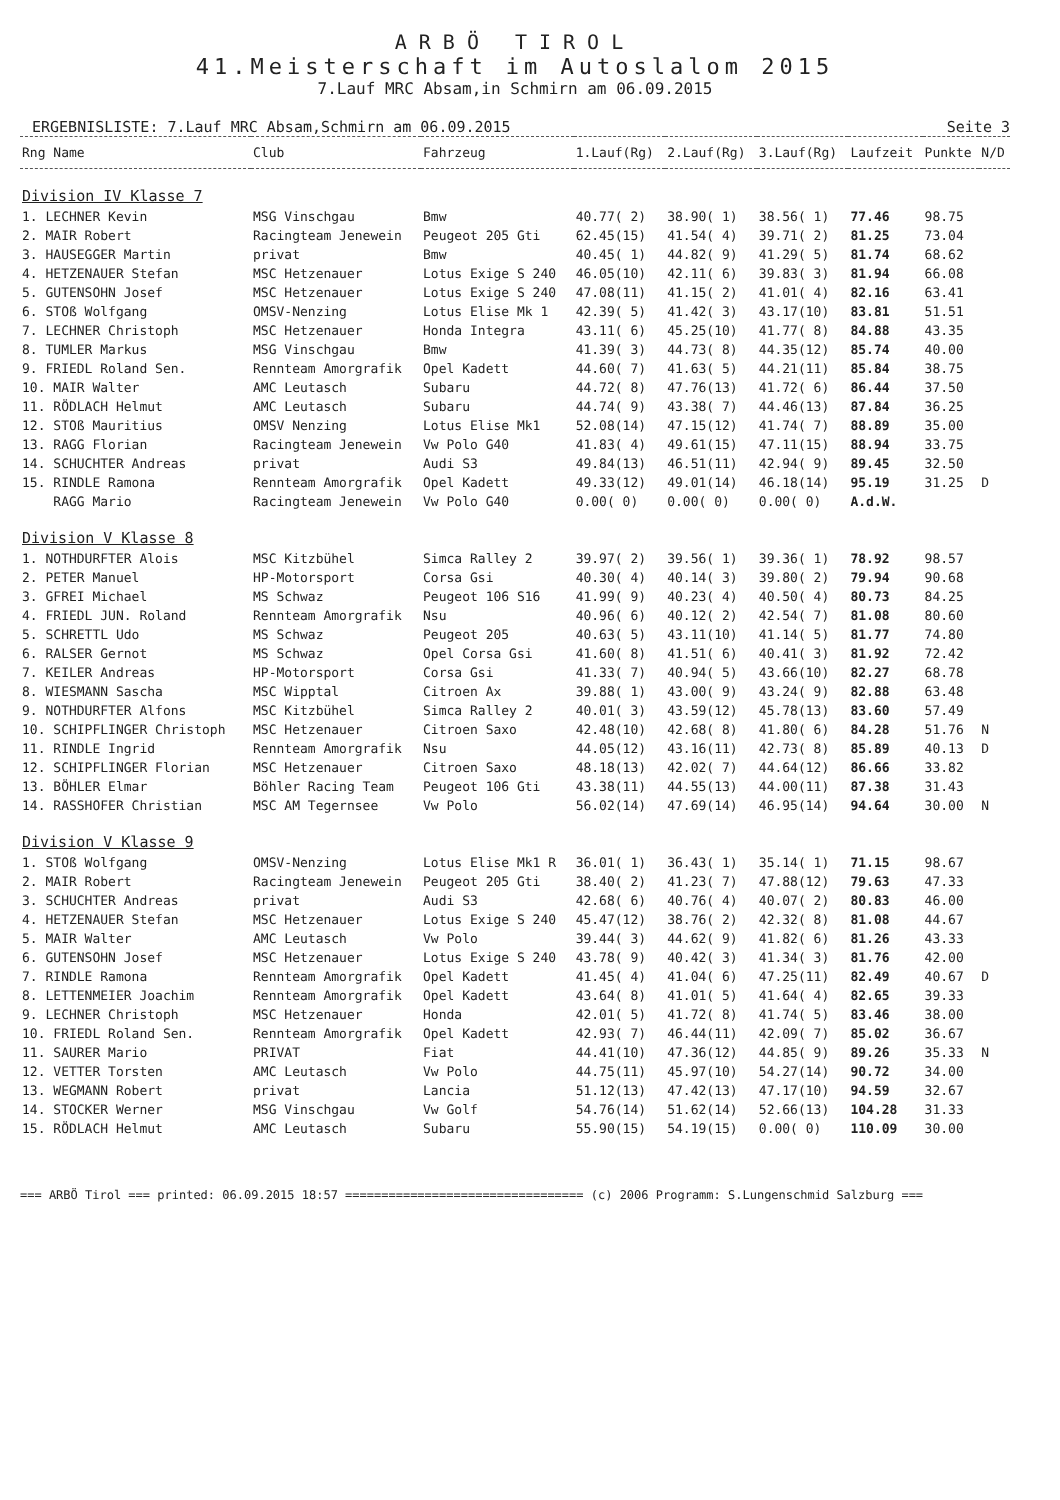ARBÖ TIROL
41.Meisterschaft im Autoslalom 2015
7.Lauf MRC Absam,in Schmirn am 06.09.2015
ERGEBNISLISTE: 7.Lauf MRC Absam,Schmirn am 06.09.2015 Seite 3
| Rng Name | Club | Fahrzeug | 1.Lauf(Rg) | 2.Lauf(Rg) | 3.Lauf(Rg) | Laufzeit | Punkte | N/D |
| --- | --- | --- | --- | --- | --- | --- | --- | --- |
| Division IV Klasse 7 | | | | | | | | |
| 1. LECHNER Kevin | MSG Vinschgau | Bmw | 40.77( 2) | 38.90( 1) | 38.56( 1) | 77.46 | 98.75 | |
| 2. MAIR Robert | Racingteam Jenewein | Peugeot 205 Gti | 62.45(15) | 41.54( 4) | 39.71( 2) | 81.25 | 73.04 | |
| 3. HAUSEGGER Martin | privat | Bmw | 40.45( 1) | 44.82( 9) | 41.29( 5) | 81.74 | 68.62 | |
| 4. HETZENAUER Stefan | MSC Hetzenauer | Lotus Exige S 240 | 46.05(10) | 42.11( 6) | 39.83( 3) | 81.94 | 66.08 | |
| 5. GUTENSOHN Josef | MSC Hetzenauer | Lotus Exige S 240 | 47.08(11) | 41.15( 2) | 41.01( 4) | 82.16 | 63.41 | |
| 6. STOß Wolfgang | OMSV-Nenzing | Lotus Elise Mk 1 | 42.39( 5) | 41.42( 3) | 43.17(10) | 83.81 | 51.51 | |
| 7. LECHNER Christoph | MSC Hetzenauer | Honda Integra | 43.11( 6) | 45.25(10) | 41.77( 8) | 84.88 | 43.35 | |
| 8. TUMLER Markus | MSG Vinschgau | Bmw | 41.39( 3) | 44.73( 8) | 44.35(12) | 85.74 | 40.00 | |
| 9. FRIEDL Roland Sen. | Rennteam Amorgrafik | Opel Kadett | 44.60( 7) | 41.63( 5) | 44.21(11) | 85.84 | 38.75 | |
| 10. MAIR Walter | AMC Leutasch | Subaru | 44.72( 8) | 47.76(13) | 41.72( 6) | 86.44 | 37.50 | |
| 11. RÖDLACH Helmut | AMC Leutasch | Subaru | 44.74( 9) | 43.38( 7) | 44.46(13) | 87.84 | 36.25 | |
| 12. STOß Mauritius | OMSV Nenzing | Lotus Elise Mk1 | 52.08(14) | 47.15(12) | 41.74( 7) | 88.89 | 35.00 | |
| 13. RAGG Florian | Racingteam Jenewein | Vw Polo G40 | 41.83( 4) | 49.61(15) | 47.11(15) | 88.94 | 33.75 | |
| 14. SCHUCHTER Andreas | privat | Audi S3 | 49.84(13) | 46.51(11) | 42.94( 9) | 89.45 | 32.50 | |
| 15. RINDLE Ramona | Rennteam Amorgrafik | Opel Kadett | 49.33(12) | 49.01(14) | 46.18(14) | 95.19 | 31.25 | D |
| RAGG Mario | Racingteam Jenewein | Vw Polo G40 | 0.00( 0) | 0.00( 0) | 0.00( 0) | A.d.W. | | |
| Division V Klasse 8 | | | | | | | | |
| 1. NOTHDURFTER Alois | MSC Kitzbühel | Simca Ralley 2 | 39.97( 2) | 39.56( 1) | 39.36( 1) | 78.92 | 98.57 | |
| 2. PETER Manuel | HP-Motorsport | Corsa Gsi | 40.30( 4) | 40.14( 3) | 39.80( 2) | 79.94 | 90.68 | |
| 3. GFREI Michael | MS Schwaz | Peugeot 106 S16 | 41.99( 9) | 40.23( 4) | 40.50( 4) | 80.73 | 84.25 | |
| 4. FRIEDL JUN. Roland | Rennteam Amorgrafik | Nsu | 40.96( 6) | 40.12( 2) | 42.54( 7) | 81.08 | 80.60 | |
| 5. SCHRETTL Udo | MS Schwaz | Peugeot 205 | 40.63( 5) | 43.11(10) | 41.14( 5) | 81.77 | 74.80 | |
| 6. RALSER Gernot | MS Schwaz | Opel Corsa Gsi | 41.60( 8) | 41.51( 6) | 40.41( 3) | 81.92 | 72.42 | |
| 7. KEILER Andreas | HP-Motorsport | Corsa Gsi | 41.33( 7) | 40.94( 5) | 43.66(10) | 82.27 | 68.78 | |
| 8. WIESMANN Sascha | MSC Wipptal | Citroen Ax | 39.88( 1) | 43.00( 9) | 43.24( 9) | 82.88 | 63.48 | |
| 9. NOTHDURFTER Alfons | MSC Kitzbühel | Simca Ralley 2 | 40.01( 3) | 43.59(12) | 45.78(13) | 83.60 | 57.49 | |
| 10. SCHIPFLINGER Christoph | MSC Hetzenauer | Citroen Saxo | 42.48(10) | 42.68( 8) | 41.80( 6) | 84.28 | 51.76 | N |
| 11. RINDLE Ingrid | Rennteam Amorgrafik | Nsu | 44.05(12) | 43.16(11) | 42.73( 8) | 85.89 | 40.13 | D |
| 12. SCHIPFLINGER Florian | MSC Hetzenauer | Citroen Saxo | 48.18(13) | 42.02( 7) | 44.64(12) | 86.66 | 33.82 | |
| 13. BÖHLER Elmar | Böhler Racing Team | Peugeot 106 Gti | 43.38(11) | 44.55(13) | 44.00(11) | 87.38 | 31.43 | |
| 14. RASSHOFER Christian | MSC AM Tegernsee | Vw Polo | 56.02(14) | 47.69(14) | 46.95(14) | 94.64 | 30.00 | N |
| Division V Klasse 9 | | | | | | | | |
| 1. STOß Wolfgang | OMSV-Nenzing | Lotus Elise Mk1 R | 36.01( 1) | 36.43( 1) | 35.14( 1) | 71.15 | 98.67 | |
| 2. MAIR Robert | Racingteam Jenewein | Peugeot 205 Gti | 38.40( 2) | 41.23( 7) | 47.88(12) | 79.63 | 47.33 | |
| 3. SCHUCHTER Andreas | privat | Audi S3 | 42.68( 6) | 40.76( 4) | 40.07( 2) | 80.83 | 46.00 | |
| 4. HETZENAUER Stefan | MSC Hetzenauer | Lotus Exige S 240 | 45.47(12) | 38.76( 2) | 42.32( 8) | 81.08 | 44.67 | |
| 5. MAIR Walter | AMC Leutasch | Vw Polo | 39.44( 3) | 44.62( 9) | 41.82( 6) | 81.26 | 43.33 | |
| 6. GUTENSOHN Josef | MSC Hetzenauer | Lotus Exige S 240 | 43.78( 9) | 40.42( 3) | 41.34( 3) | 81.76 | 42.00 | |
| 7. RINDLE Ramona | Rennteam Amorgrafik | Opel Kadett | 41.45( 4) | 41.04( 6) | 47.25(11) | 82.49 | 40.67 | D |
| 8. LETTENMEIER Joachim | Rennteam Amorgrafik | Opel Kadett | 43.64( 8) | 41.01( 5) | 41.64( 4) | 82.65 | 39.33 | |
| 9. LECHNER Christoph | MSC Hetzenauer | Honda | 42.01( 5) | 41.72( 8) | 41.74( 5) | 83.46 | 38.00 | |
| 10. FRIEDL Roland Sen. | Rennteam Amorgrafik | Opel Kadett | 42.93( 7) | 46.44(11) | 42.09( 7) | 85.02 | 36.67 | |
| 11. SAURER Mario | PRIVAT | Fiat | 44.41(10) | 47.36(12) | 44.85( 9) | 89.26 | 35.33 | N |
| 12. VETTER Torsten | AMC Leutasch | Vw Polo | 44.75(11) | 45.97(10) | 54.27(14) | 90.72 | 34.00 | |
| 13. WEGMANN Robert | privat | Lancia | 51.12(13) | 47.42(13) | 47.17(10) | 94.59 | 32.67 | |
| 14. STOCKER Werner | MSG Vinschgau | Vw Golf | 54.76(14) | 51.62(14) | 52.66(13) | 104.28 | 31.33 | |
| 15. RÖDLACH Helmut | AMC Leutasch | Subaru | 55.90(15) | 54.19(15) | 0.00( 0) | 110.09 | 30.00 | |
=== ARBÖ Tirol === printed: 06.09.2015 18:57 ================================= (c) 2006 Programm: S.Lungenschmid Salzburg ===